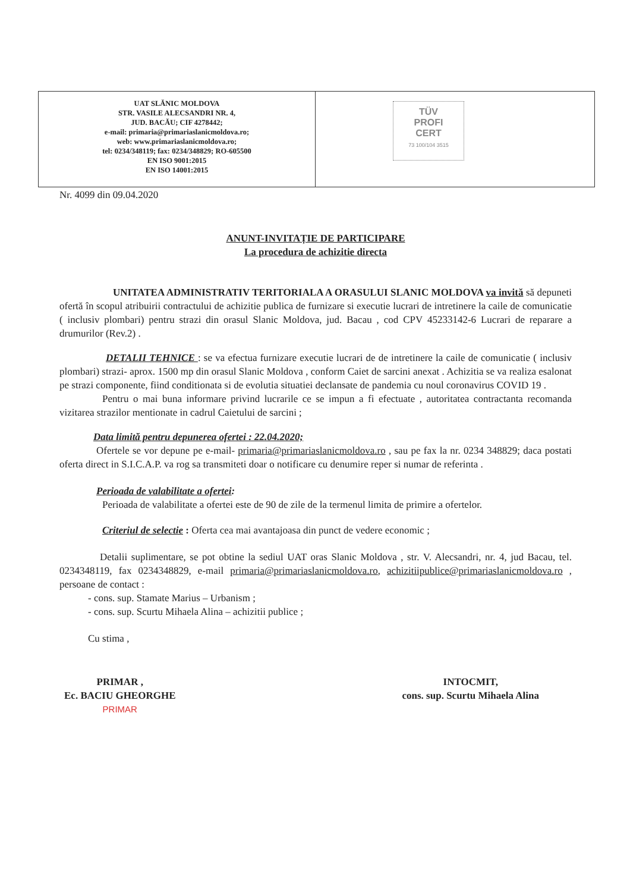UAT SLĂNIC MOLDOVA
STR. VASILE ALECSANDRI NR. 4,
JUD. BACĂU; CIF 4278442;
e-mail: primaria@primariaslanicmoldova.ro;
web: www.primariaslanicmoldova.ro;
tel: 0234/348119; fax: 0234/348829; RO-605500
EN ISO 9001:2015
EN ISO 14001:2015
TÜV
PROFI
CERT
73 100/104 3515
Nr. 4099 din 09.04.2020
ANUNT-INVITAȚIE DE PARTICIPARE
La procedura de achizitie directa
UNITATEA ADMINISTRATIV TERITORIALA A ORASULUI SLANIC MOLDOVA va invită să depuneti ofertă în scopul atribuirii contractului de achizitie publica de furnizare si executie lucrari de intretinere la caile de comunicatie ( inclusiv plombari) pentru strazi din orasul Slanic Moldova, jud. Bacau , cod CPV 45233142-6 Lucrari de reparare a drumurilor (Rev.2) .
DETALII TEHNICE : se va efectua furnizare executie lucrari de de intretinere la caile de comunicatie ( inclusiv plombari) strazi- aprox. 1500 mp din orasul Slanic Moldova , conform Caiet de sarcini anexat . Achizitia se va realiza esalonat pe strazi componente, fiind conditionata si de evolutia situatiei declansate de pandemia cu noul coronavirus COVID 19 .
Pentru o mai buna informare privind lucrarile ce se impun a fi efectuate , autoritatea contractanta recomanda vizitarea strazilor mentionate in cadrul Caietului de sarcini ;
Data limită pentru depunerea ofertei : 22.04.2020;
Ofertele se vor depune pe e-mail- primaria@primariaslanicmoldova.ro , sau pe fax la nr. 0234 348829; daca postati oferta direct in S.I.C.A.P. va rog sa transmiteti doar o notificare cu denumire reper si numar de referinta .
Perioada de valabilitate a ofertei:
Perioada de valabilitate a ofertei este de 90 de zile de la termenul limita de primire a ofertelor.
Criteriul de selectie : Oferta cea mai avantajoasa din punct de vedere economic ;
Detalii suplimentare, se pot obtine la sediul UAT oras Slanic Moldova , str. V. Alecsandri, nr. 4, jud Bacau, tel. 0234348119, fax 0234348829, e-mail primaria@primariaslanicmoldova.ro, achizitiipublice@primariaslanicmoldova.ro , persoane de contact :
- cons. sup. Stamate Marius – Urbanism ;
- cons. sup. Scurtu Mihaela Alina – achizitii publice ;
Cu stima ,
PRIMAR ,
Ec. BACIU GHEORGHE
PRIMAR
INTOCMIT,
cons. sup. Scurtu Mihaela Alina